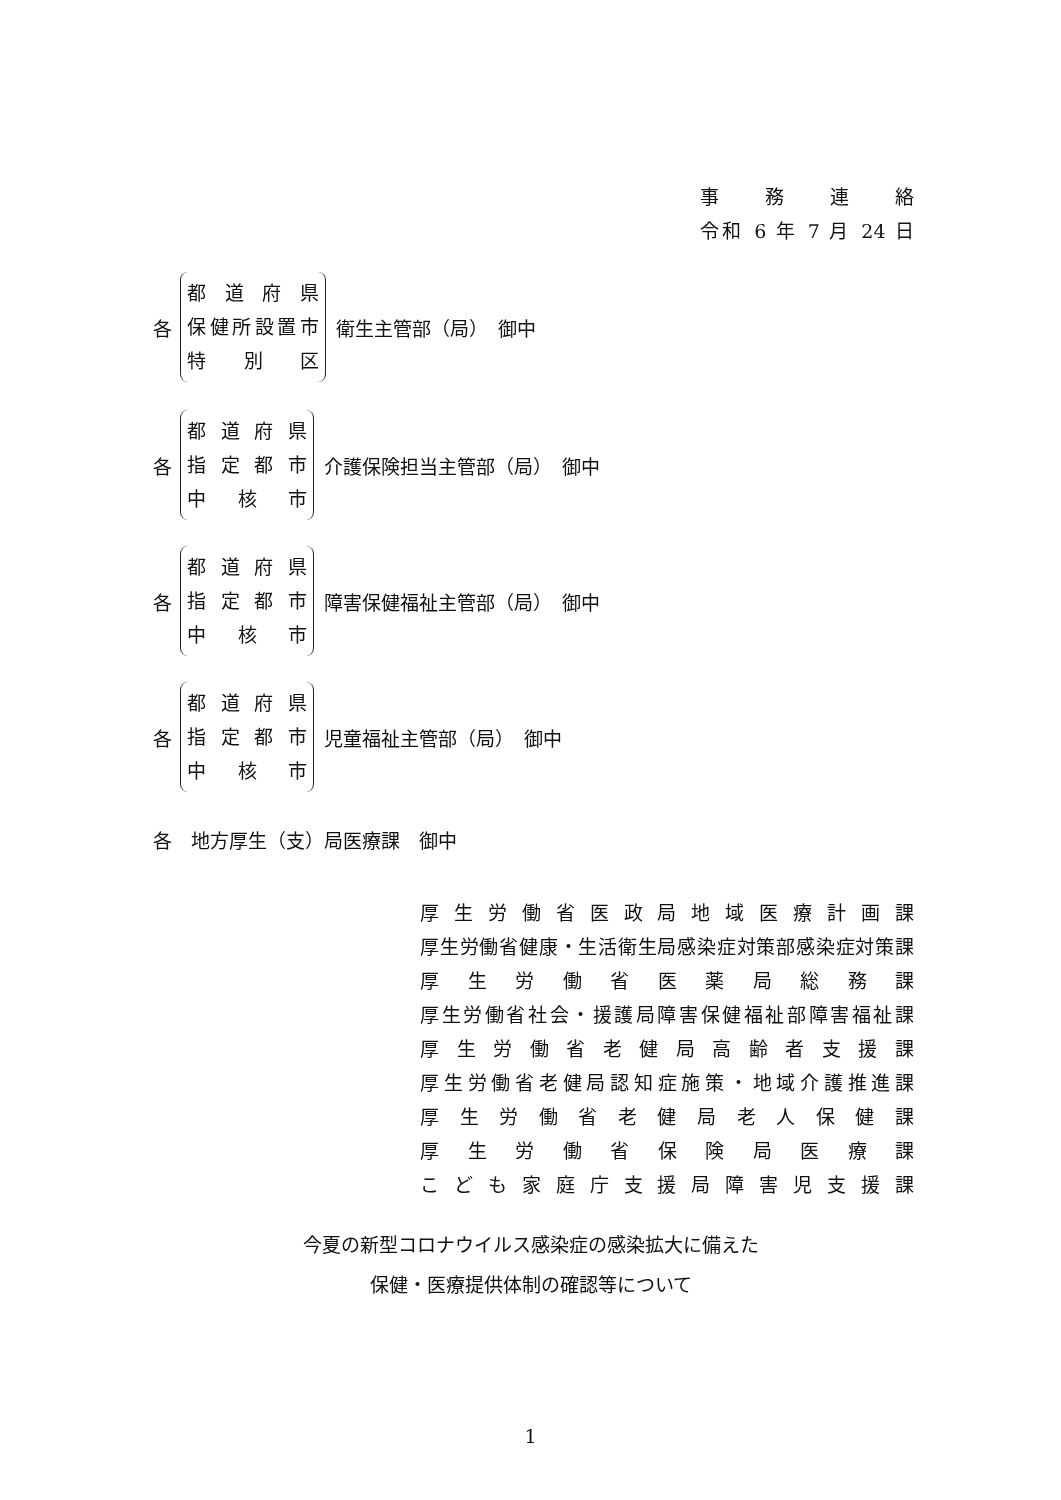事 務 連 絡
令和 6 年 7 月 24 日
各
都道府県
保健所設置市
特別区
衛生主管部（局）　御中
各
都道府県
指定都市
中核市
介護保険担当主管部（局）　御中
各
都道府県
指定都市
中核市
障害保健福祉主管部（局）　御中
各
都道府県
指定都市
中核市
児童福祉主管部（局）　御中
各　地方厚生（支）局医療課　御中
厚生労働省医政局地域医療計画課
厚生労働省健康・生活衛生局感染症対策部感染症対策課
厚生労働省医薬局総務課
厚生労働省社会・援護局障害保健福祉部障害福祉課
厚生労働省老健局高齢者支援課
厚生労働省老健局認知症施策・地域介護推進課
厚生労働省老健局老人保健課
厚生労働省保険局医療課
こども家庭庁支援局障害児支援課
今夏の新型コロナウイルス感染症の感染拡大に備えた
保健・医療提供体制の確認等について
1